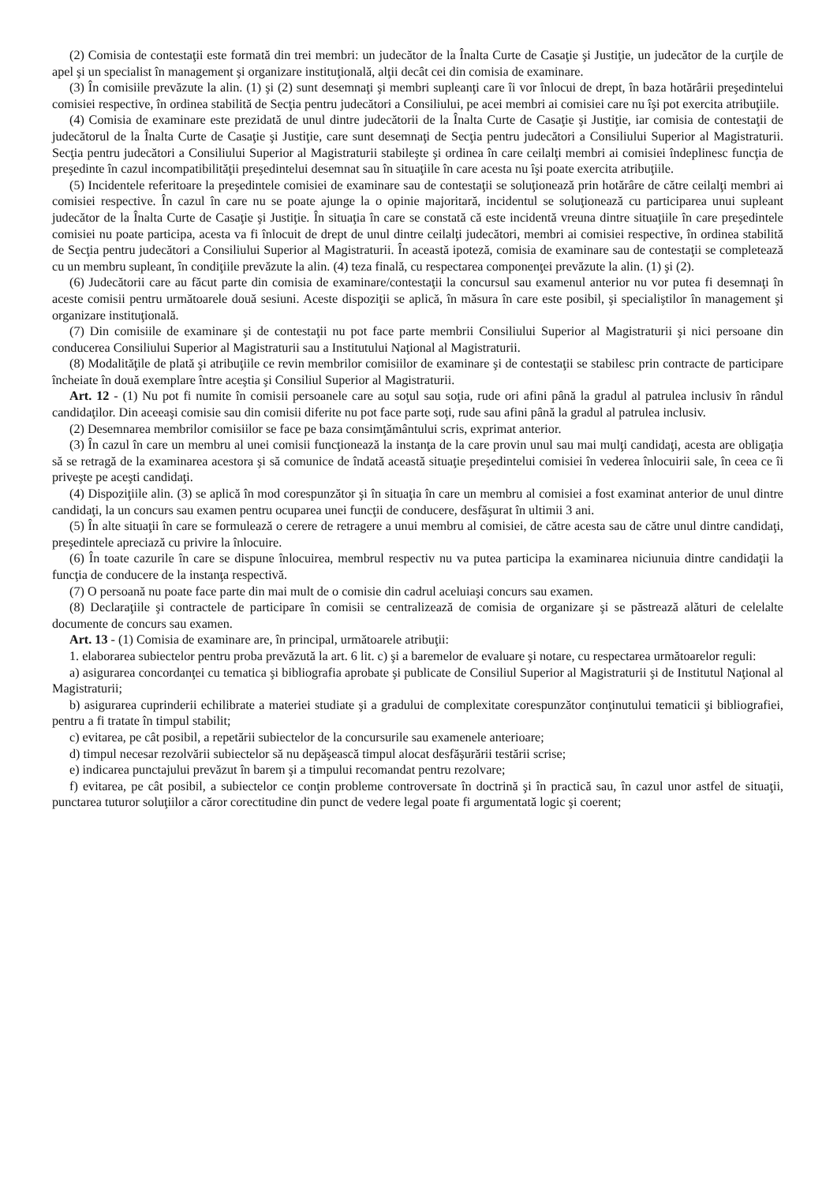(2) Comisia de contestaţii este formată din trei membri: un judecător de la Înalta Curte de Casaţie şi Justiţie, un judecător de la curţile de apel şi un specialist în management şi organizare instituţională, alţii decât cei din comisia de examinare.
(3) În comisiile prevăzute la alin. (1) şi (2) sunt desemnaţi şi membri supleanţi care îi vor înlocui de drept, în baza hotărârii preşedintelui comisiei respective, în ordinea stabilită de Secţia pentru judecători a Consiliului, pe acei membri ai comisiei care nu îşi pot exercita atribuţiile.
(4) Comisia de examinare este prezidată de unul dintre judecătorii de la Înalta Curte de Casaţie şi Justiţie, iar comisia de contestaţii de judecătorul de la Înalta Curte de Casaţie şi Justiţie, care sunt desemnaţi de Secţia pentru judecători a Consiliului Superior al Magistraturii. Secţia pentru judecători a Consiliului Superior al Magistraturii stabileşte şi ordinea în care ceilalţi membri ai comisiei îndeplinesc funcţia de preşedinte în cazul incompatibilităţii preşedintelui desemnat sau în situaţiile în care acesta nu îşi poate exercita atribuţiile.
(5) Incidentele referitoare la preşedintele comisiei de examinare sau de contestaţii se soluţionează prin hotărâre de către ceilalţi membri ai comisiei respective. În cazul în care nu se poate ajunge la o opinie majoritară, incidentul se soluţionează cu participarea unui supleant judecător de la Înalta Curte de Casaţie şi Justiţie. În situaţia în care se constată că este incidentă vreuna dintre situaţiile în care preşedintele comisiei nu poate participa, acesta va fi înlocuit de drept de unul dintre ceilalţi judecători, membri ai comisiei respective, în ordinea stabilită de Secţia pentru judecători a Consiliului Superior al Magistraturii. În această ipoteză, comisia de examinare sau de contestaţii se completează cu un membru supleant, în condiţiile prevăzute la alin. (4) teza finală, cu respectarea componenţei prevăzute la alin. (1) şi (2).
(6) Judecătorii care au făcut parte din comisia de examinare/contestaţii la concursul sau examenul anterior nu vor putea fi desemnaţi în aceste comisii pentru următoarele două sesiuni. Aceste dispoziţii se aplică, în măsura în care este posibil, şi specialiştilor în management şi organizare instituţională.
(7) Din comisiile de examinare şi de contestaţii nu pot face parte membrii Consiliului Superior al Magistraturii şi nici persoane din conducerea Consiliului Superior al Magistraturii sau a Institutului Naţional al Magistraturii.
(8) Modalităţile de plată şi atribuţiile ce revin membrilor comisiilor de examinare şi de contestaţii se stabilesc prin contracte de participare încheiate în două exemplare între aceştia şi Consiliul Superior al Magistraturii.
Art. 12 - (1) Nu pot fi numite în comisii persoanele care au soţul sau soţia, rude ori afini până la gradul al patrulea inclusiv în rândul candidaţilor. Din aceeaşi comisie sau din comisii diferite nu pot face parte soţi, rude sau afini până la gradul al patrulea inclusiv.
(2) Desemnarea membrilor comisiilor se face pe baza consimţământului scris, exprimat anterior.
(3) În cazul în care un membru al unei comisii funcţionează la instanţa de la care provin unul sau mai mulţi candidaţi, acesta are obligaţia să se retragă de la examinarea acestora şi să comunice de îndată această situaţie preşedintelui comisiei în vederea înlocuirii sale, în ceea ce îi priveşte pe aceşti candidaţi.
(4) Dispoziţiile alin. (3) se aplică în mod corespunzător şi în situaţia în care un membru al comisiei a fost examinat anterior de unul dintre candidaţi, la un concurs sau examen pentru ocuparea unei funcţii de conducere, desfăşurat în ultimii 3 ani.
(5) În alte situaţii în care se formulează o cerere de retragere a unui membru al comisiei, de către acesta sau de către unul dintre candidaţi, preşedintele apreciază cu privire la înlocuire.
(6) În toate cazurile în care se dispune înlocuirea, membrul respectiv nu va putea participa la examinarea niciunuia dintre candidaţii la funcţia de conducere de la instanţa respectivă.
(7) O persoană nu poate face parte din mai mult de o comisie din cadrul aceluiaşi concurs sau examen.
(8) Declaraţiile şi contractele de participare în comisii se centralizează de comisia de organizare şi se păstrează alături de celelalte documente de concurs sau examen.
Art. 13 - (1) Comisia de examinare are, în principal, următoarele atribuţii:
1. elaborarea subiectelor pentru proba prevăzută la art. 6 lit. c) şi a baremelor de evaluare şi notare, cu respectarea următoarelor reguli:
a) asigurarea concordanţei cu tematica şi bibliografia aprobate şi publicate de Consiliul Superior al Magistraturii şi de Institutul Naţional al Magistraturii;
b) asigurarea cuprinderii echilibrate a materiei studiate şi a gradului de complexitate corespunzător conţinutului tematicii şi bibliografiei, pentru a fi tratate în timpul stabilit;
c) evitarea, pe cât posibil, a repetării subiectelor de la concursurile sau examenele anterioare;
d) timpul necesar rezolvării subiectelor să nu depăşească timpul alocat desfăşurării testării scrise;
e) indicarea punctajului prevăzut în barem şi a timpului recomandat pentru rezolvare;
f) evitarea, pe cât posibil, a subiectelor ce conţin probleme controversate în doctrină şi în practică sau, în cazul unor astfel de situaţii, punctarea tuturor soluţiilor a căror corectitudine din punct de vedere legal poate fi argumentată logic şi coerent;